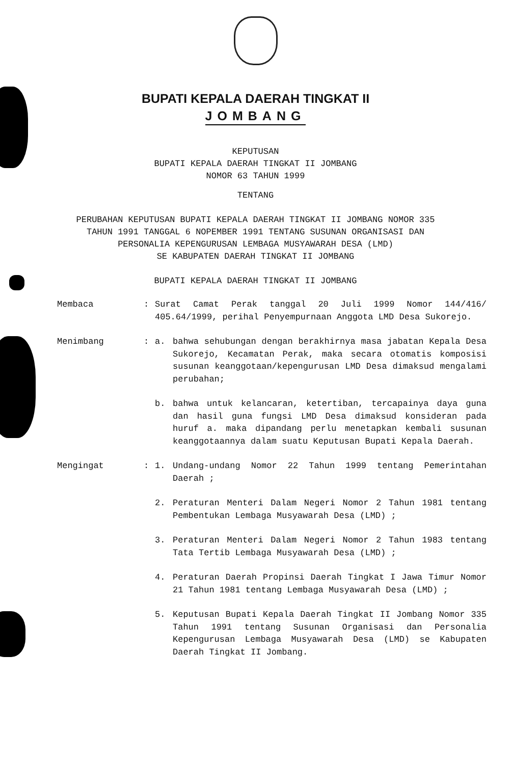BUPATI KEPALA DAERAH TINGKAT II
JOMBANG
KEPUTUSAN
BUPATI KEPALA DAERAH TINGKAT II JOMBANG
NOMOR 63 TAHUN 1999
TENTANG
PERUBAHAN KEPUTUSAN BUPATI KEPALA DAERAH TINGKAT II JOMBANG NOMOR 335
TAHUN 1991 TANGGAL 6 NOPEMBER 1991 TENTANG SUSUNAN ORGANISASI DAN
PERSONALIA KEPENGURUSAN LEMBAGA MUSYAWARAH DESA (LMD)
SE KABUPATEN DAERAH TINGKAT II JOMBANG
BUPATI KEPALA DAERAH TINGKAT II JOMBANG
Membaca : Surat Camat Perak tanggal 20 Juli 1999 Nomor 144/416/ 405.64/1999, perihal Penyempurnaan Anggota LMD Desa Sukorejo.
Menimbang : a. bahwa sehubungan dengan berakhirnya masa jabatan Kepala Desa Sukorejo, Kecamatan Perak, maka secara otomatis komposisi susunan keanggotaan/kepengurusan LMD Desa dimaksud mengalami perubahan;
b. bahwa untuk kelancaran, ketertiban, tercapainya daya guna dan hasil guna fungsi LMD Desa dimaksud konsideran pada huruf a. maka dipandang perlu menetapkan kembali susunan keanggotaannya dalam suatu Keputusan Bupati Kepala Daerah.
Mengingat : 1. Undang-undang Nomor 22 Tahun 1999 tentang Pemerintahan Daerah ;
2. Peraturan Menteri Dalam Negeri Nomor 2 Tahun 1981 tentang Pembentukan Lembaga Musyawarah Desa (LMD) ;
3. Peraturan Menteri Dalam Negeri Nomor 2 Tahun 1983 tentang Tata Tertib Lembaga Musyawarah Desa (LMD) ;
4. Peraturan Daerah Propinsi Daerah Tingkat I Jawa Timur Nomor 21 Tahun 1981 tentang Lembaga Musyawarah Desa (LMD) ;
5. Keputusan Bupati Kepala Daerah Tingkat II Jombang Nomor 335 Tahun 1991 tentang Susunan Organisasi dan Personalia Kepengurusan Lembaga Musyawarah Desa (LMD) se Kabupaten Daerah Tingkat II Jombang.